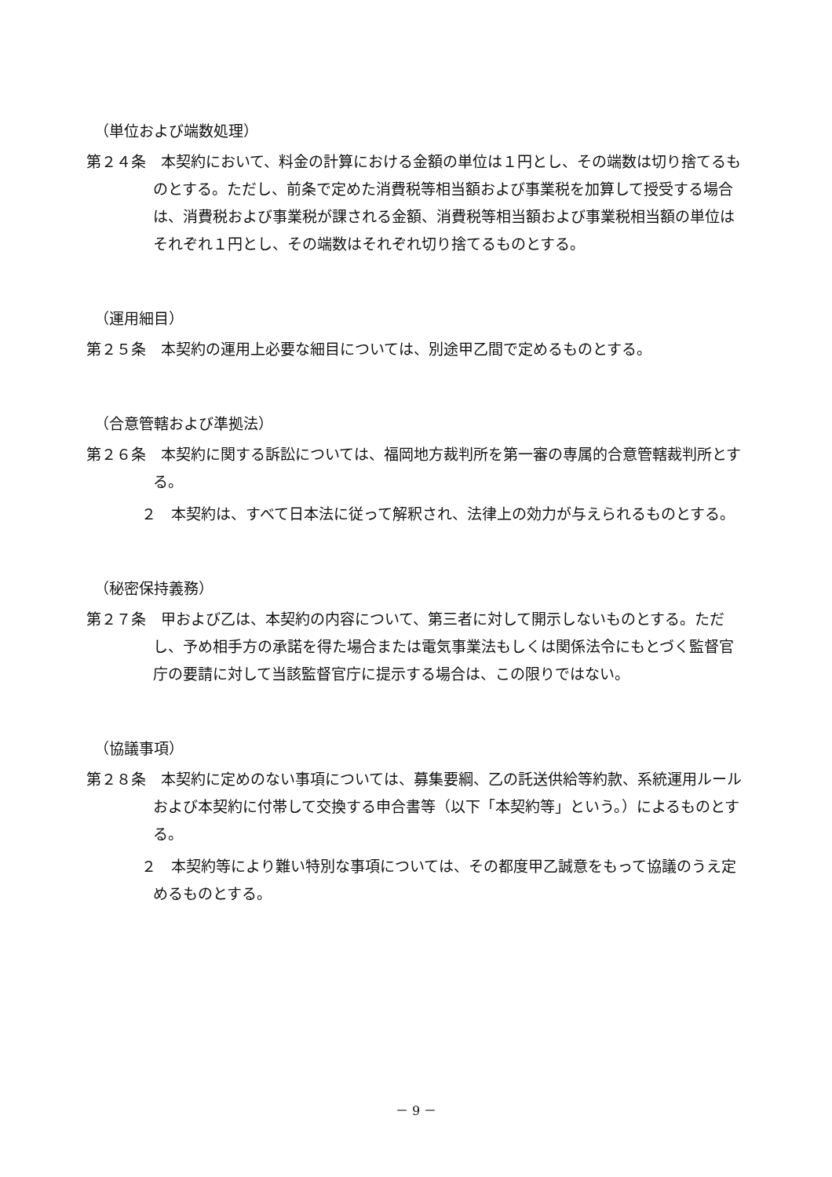（単位および端数処理）
第２４条　本契約において、料金の計算における金額の単位は１円とし、その端数は切り捨てるものとする。ただし、前条で定めた消費税等相当額および事業税を加算して授受する場合は、消費税および事業税が課される金額、消費税等相当額および事業税相当額の単位はそれぞれ１円とし、その端数はそれぞれ切り捨てるものとする。
（運用細目）
第２５条　本契約の運用上必要な細目については、別途甲乙間で定めるものとする。
（合意管轄および準拠法）
第２６条　本契約に関する訴訟については、福岡地方裁判所を第一審の専属的合意管轄裁判所とする。
２　本契約は、すべて日本法に従って解釈され、法律上の効力が与えられるものとする。
（秘密保持義務）
第２７条　甲および乙は、本契約の内容について、第三者に対して開示しないものとする。ただし、予め相手方の承諾を得た場合または電気事業法もしくは関係法令にもとづく監督官庁の要請に対して当該監督官庁に提示する場合は、この限りではない。
（協議事項）
第２８条　本契約に定めのない事項については、募集要綱、乙の託送供給等約款、系統運用ルールおよび本契約に付帯して交換する申合書等（以下「本契約等」という。）によるものとする。
２　本契約等により難い特別な事項については、その都度甲乙誠意をもって協議のうえ定めるものとする。
－ 9 －